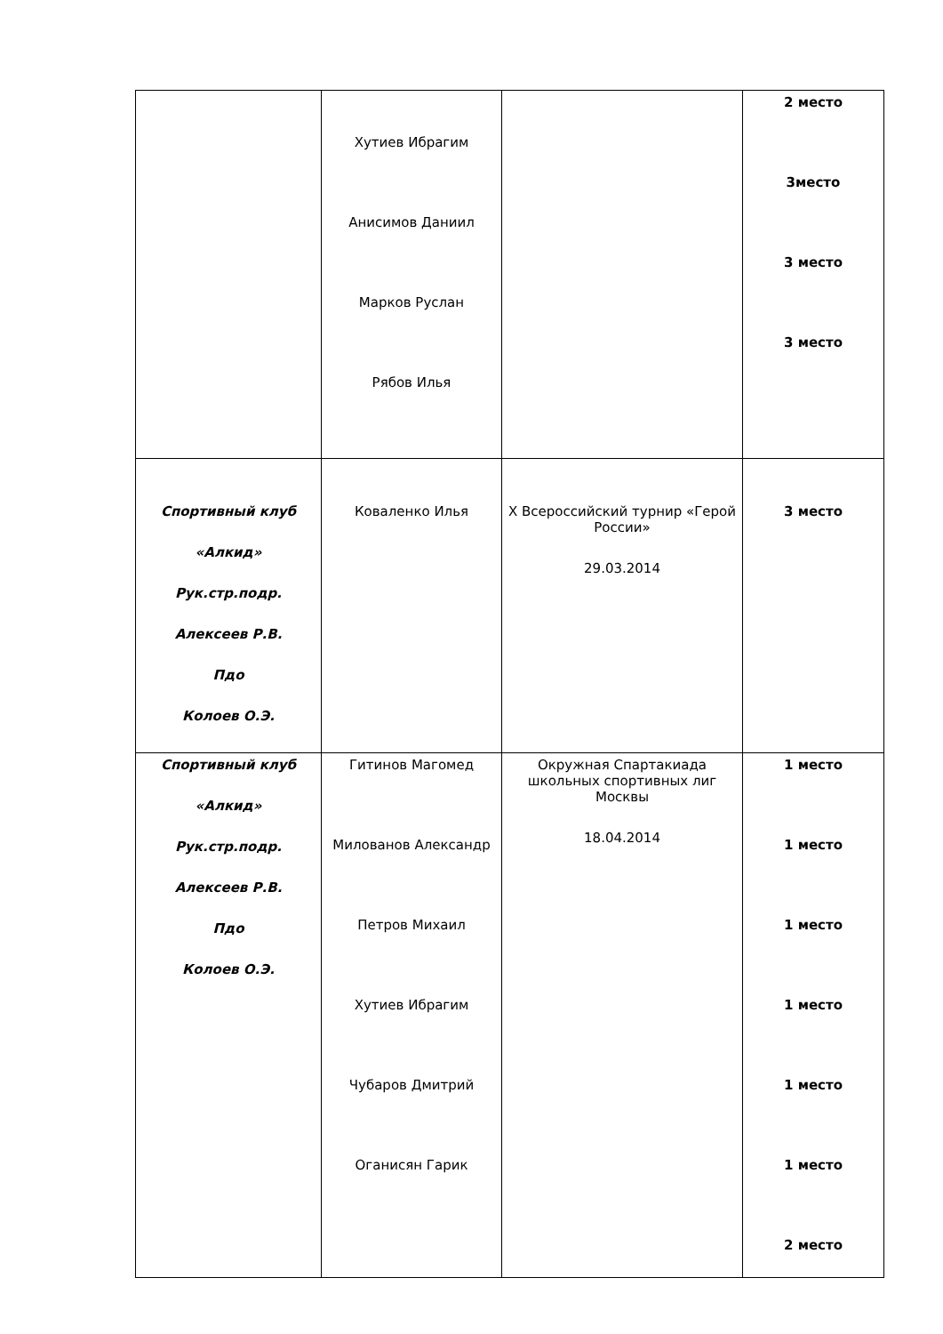| | Хутиев Ибрагим Анисимов Даниил Марков Руслан Рябов Илья | | 2 место 3место 3 место 3 место |
| Спортивный клуб «Алкид» Рук.стр.подр. Алексеев Р.В. Пдо Колоев О.Э. | Коваленко Илья | X Всероссийский турнир «Герой России» 29.03.2014 | 3 место |
| Спортивный клуб «Алкид» Рук.стр.подр. Алексеев Р.В. Пдо Колоев О.Э. | Гитинов Магомед Милованов Александр Петров Михаил Хутиев Ибрагим Чубаров Дмитрий Оганисян Гарик | Окружная Спартакиада школьных спортивных лиг Москвы 18.04.2014 | 1 место 1 место 1 место 1 место 1 место 1 место 2 место |